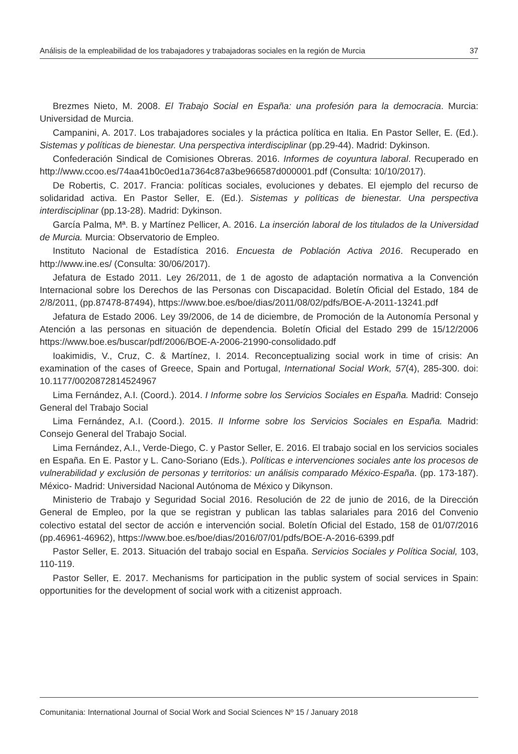Análisis de la empleabilidad de los trabajadores y trabajadoras sociales en la región de Murcia 37
Brezmes Nieto, M. 2008. El Trabajo Social en España: una profesión para la democracia. Murcia: Universidad de Murcia.
Campanini, A. 2017. Los trabajadores sociales y la práctica política en Italia. En Pastor Seller, E. (Ed.). Sistemas y políticas de bienestar. Una perspectiva interdisciplinar (pp.29-44). Madrid: Dykinson.
Confederación Sindical de Comisiones Obreras. 2016. Informes de coyuntura laboral. Recuperado en http://www.ccoo.es/74aa41b0c0ed1a7364c87a3be966587d000001.pdf (Consulta: 10/10/2017).
De Robertis, C. 2017. Francia: políticas sociales, evoluciones y debates. El ejemplo del recurso de solidaridad activa. En Pastor Seller, E. (Ed.). Sistemas y políticas de bienestar. Una perspectiva interdisciplinar (pp.13-28). Madrid: Dykinson.
García Palma, Mª. B. y Martínez Pellicer, A. 2016. La inserción laboral de los titulados de la Universidad de Murcia. Murcia: Observatorio de Empleo.
Instituto Nacional de Estadística 2016. Encuesta de Población Activa 2016. Recuperado en http://www.ine.es/ (Consulta: 30/06/2017).
Jefatura de Estado 2011. Ley 26/2011, de 1 de agosto de adaptación normativa a la Convención Internacional sobre los Derechos de las Personas con Discapacidad. Boletín Oficial del Estado, 184 de 2/8/2011, (pp.87478-87494), https://www.boe.es/boe/dias/2011/08/02/pdfs/BOE-A-2011-13241.pdf
Jefatura de Estado 2006. Ley 39/2006, de 14 de diciembre, de Promoción de la Autonomía Personal y Atención a las personas en situación de dependencia. Boletín Oficial del Estado 299 de 15/12/2006 https://www.boe.es/buscar/pdf/2006/BOE-A-2006-21990-consolidado.pdf
Ioakimidis, V., Cruz, C. & Martínez, I. 2014. Reconceptualizing social work in time of crisis: An examination of the cases of Greece, Spain and Portugal, International Social Work, 57(4), 285-300. doi: 10.1177/0020872814524967
Lima Fernández, A.I. (Coord.). 2014. I Informe sobre los Servicios Sociales en España. Madrid: Consejo General del Trabajo Social
Lima Fernández, A.I. (Coord.). 2015. II Informe sobre los Servicios Sociales en España. Madrid: Consejo General del Trabajo Social.
Lima Fernández, A.I., Verde-Diego, C. y Pastor Seller, E. 2016. El trabajo social en los servicios sociales en España. En E. Pastor y L. Cano-Soriano (Eds.). Políticas e intervenciones sociales ante los procesos de vulnerabilidad y exclusión de personas y territorios: un análisis comparado México-España. (pp. 173-187). México- Madrid: Universidad Nacional Autónoma de México y Dikynson.
Ministerio de Trabajo y Seguridad Social 2016. Resolución de 22 de junio de 2016, de la Dirección General de Empleo, por la que se registran y publican las tablas salariales para 2016 del Convenio colectivo estatal del sector de acción e intervención social. Boletín Oficial del Estado, 158 de 01/07/2016 (pp.46961-46962), https://www.boe.es/boe/dias/2016/07/01/pdfs/BOE-A-2016-6399.pdf
Pastor Seller, E. 2013. Situación del trabajo social en España. Servicios Sociales y Política Social, 103, 110-119.
Pastor Seller, E. 2017. Mechanisms for participation in the public system of social services in Spain: opportunities for the development of social work with a citizenist approach.
Comunitania: International Journal of Social Work and Social Sciences Nº 15 / January 2018